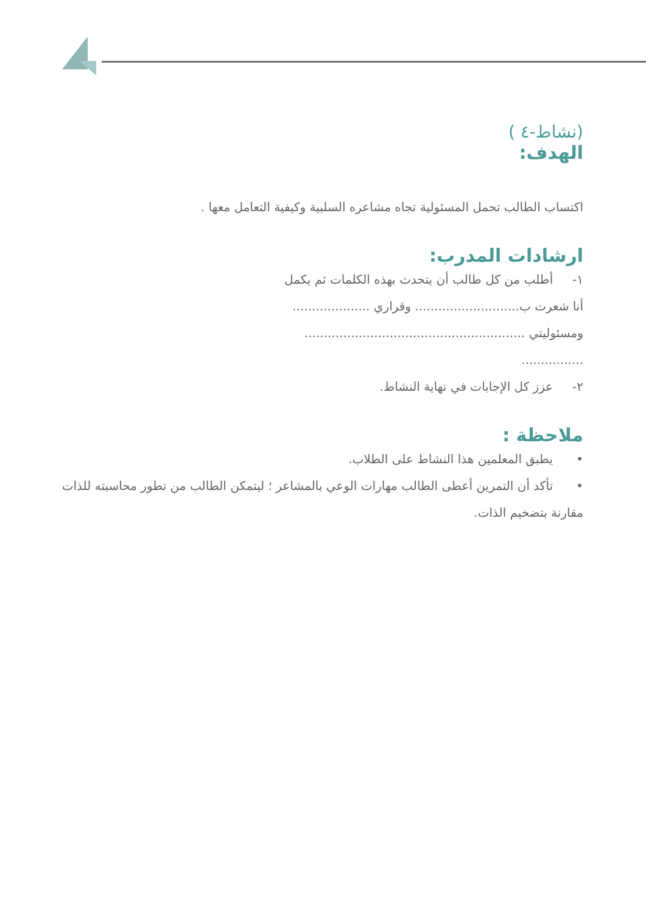(نشاط-٤ )
الهدف:
اكتساب الطالب تحمل المسئولية تجاه مشاعره السلبية وكيفية التعامل معها .
ارشادات المدرب:
١- أطلب من كل طالب أن يتحدث بهذه الكلمات ثم يكمل
أنا شعرت ب........................... وقراري ....................
ومسئوليتي .........................................................
................
٢- عزز كل الإجابات في نهاية النشاط.
ملاحظة :
• يطبق المعلمين هذا النشاط على الطلاب.
• تأكد أن التمرين أعطى الطالب مهارات الوعي بالمشاعر ؛ ليتمكن الطالب من تطور محاسبته للذات مقارنة بتضخيم الذات.